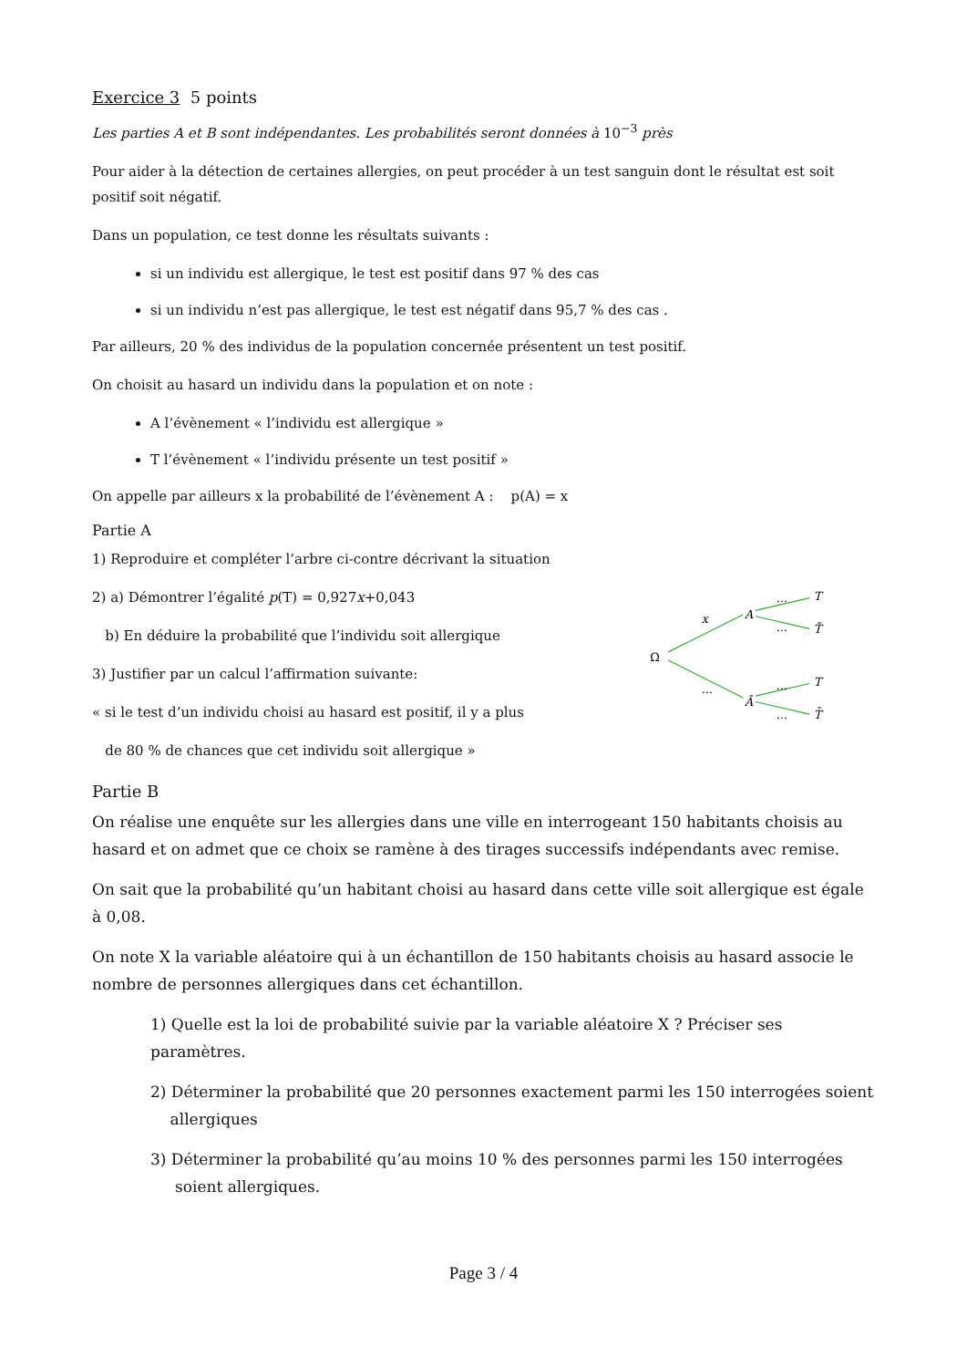Exercice 3 5 points
Les parties A et B sont indépendantes. Les probabilités seront données à 10<sup>−3</sup> près
Pour aider à la détection de certaines allergies, on peut procéder à un test sanguin dont le résultat est soit positif soit négatif.
Dans un population, ce test donne les résultats suivants :
si un individu est allergique, le test est positif dans 97 % des cas
si un individu n’est pas allergique, le test est négatif dans 95,7 % des cas .
Par ailleurs, 20 % des individus de la population concernée présentent un test positif.
On choisit au hasard un individu dans la population et on note :
A l’évènement « l’individu est allergique »
T l’évènement « l’individu présente un test positif »
On appelle par ailleurs x la probabilité de l’évènement A : p(A) = x
Partie A
1) Reproduire et compléter l’arbre ci-contre décrivant la situation
2) a) Démontrer l’égalité p(T) = 0,927x+0,043
b) En déduire la probabilité que l’individu soit allergique
3) Justifier par un calcul l’affirmation suivante:
« si le test d’un individu choisi au hasard est positif, il y a plus
de 80 % de chances que cet individu soit allergique »
Ω
x
...
A
Ā
...
...
...
...
T
T̄
T
T̄
Partie B
On réalise une enquête sur les allergies dans une ville en interrogeant 150 habitants choisis au hasard et on admet que ce choix se ramène à des tirages successifs indépendants avec remise.
On sait que la probabilité qu’un habitant choisi au hasard dans cette ville soit allergique est égale à 0,08.
On note X la variable aléatoire qui à un échantillon de 150 habitants choisis au hasard associe le nombre de personnes allergiques dans cet échantillon.
1) Quelle est la loi de probabilité suivie par la variable aléatoire X ? Préciser ses paramètres.
2) Déterminer la probabilité que 20 personnes exactement parmi les 150 interrogées soient
allergiques
3) Déterminer la probabilité qu’au moins 10 % des personnes parmi les 150 interrogées
soient allergiques.
Page 3 / 4